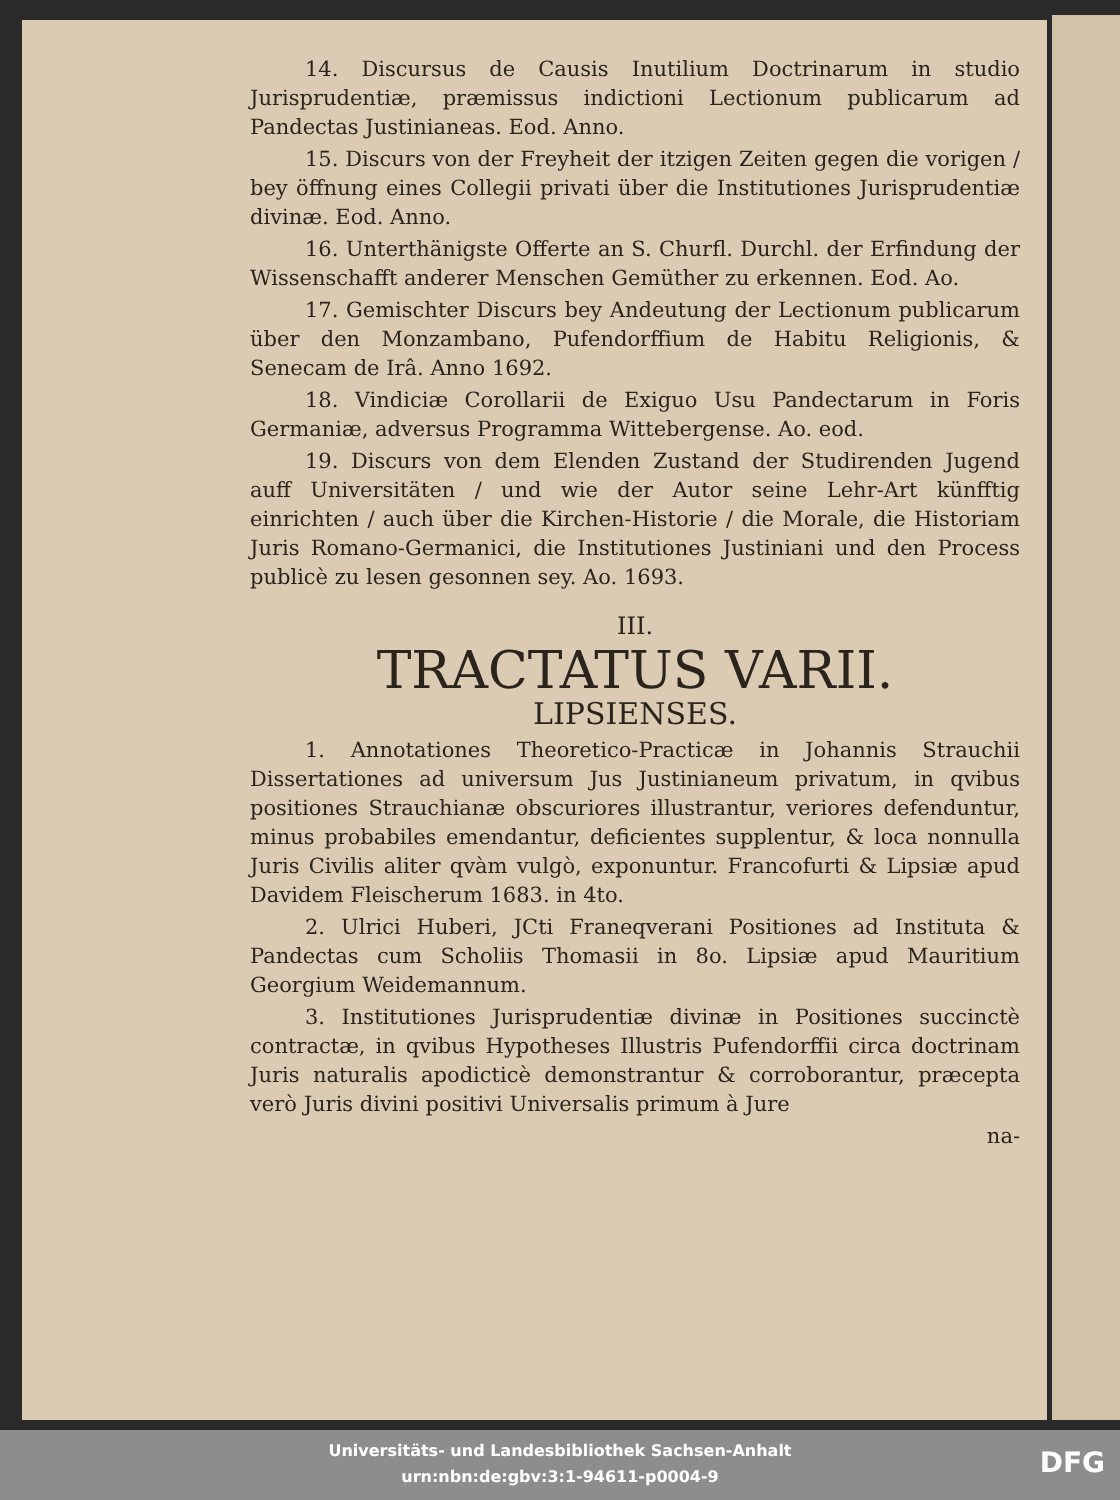14. Discursus de Causis Inutilium Doctrinarum in studio Jurisprudentiæ, præmissus indictioni Lectionum publicarum ad Pandectas Justinianeas. Eod. Anno.
15. Discurs von der Freyheit der itzigen Zeiten gegen die vorigen / bey öffnung eines Collegii privati über die Institutiones Jurisprudentiæ divinæ. Eod. Anno.
16. Unterthänigste Offerte an S. Churfl. Durchl. der Erfindung der Wissenschafft anderer Menschen Gemüther zu erkennen. Eod. Ao.
17. Gemischter Discurs bey Andeutung der Lectionum publicarum über den Monzambano, Pufendorffium de Habitu Religionis, & Senecam de Irâ. Anno 1692.
18. Vindiciæ Corollarii de Exiguo Usu Pandectarum in Foris Germaniæ, adversus Programma Wittebergense. Ao. eod.
19. Discurs von dem Elenden Zustand der Studirenden Jugend auff Universitäten / und wie der Autor seine Lehr-Art künfftig einrichten / auch über die Kirchen-Historie / die Morale, die Historiam Juris Romano-Germanici, die Institutiones Justiniani und den Process publicè zu lesen gesonnen sey. Ao. 1693.
III.
TRACTATUS VARII.
LIPSIENSES.
1. Annotationes Theoretico-Practicæ in Johannis Strauchii Dissertationes ad universum Jus Justinianeum privatum, in qvibus positiones Strauchianæ obscuriores illustrantur, veriores defenduntur, minus probabiles emendantur, deficientes supplentur, & loca nonnulla Juris Civilis aliter qvàm vulgò, exponuntur. Francofurti & Lipsiæ apud Davidem Fleischerum 1683. in 4to.
2. Ulrici Huberi, JCti Franeqverani Positiones ad Instituta & Pandectas cum Scholiis Thomasii in 8o. Lipsiæ apud Mauritium Georgium Weidemannum.
3. Institutiones Jurisprudentiæ divinæ in Positiones succinctè contractæ, in qvibus Hypotheses Illustris Pufendorffii circa doctrinam Juris naturalis apodicticè demonstrantur & corroborantur, præcepta verò Juris divini positivi Universalis primum à Jure
na-
Universitäts- und Landesbibliothek Sachsen-Anhalt
urn:nbn:de:gbv:3:1-94611-p0004-9
DFG